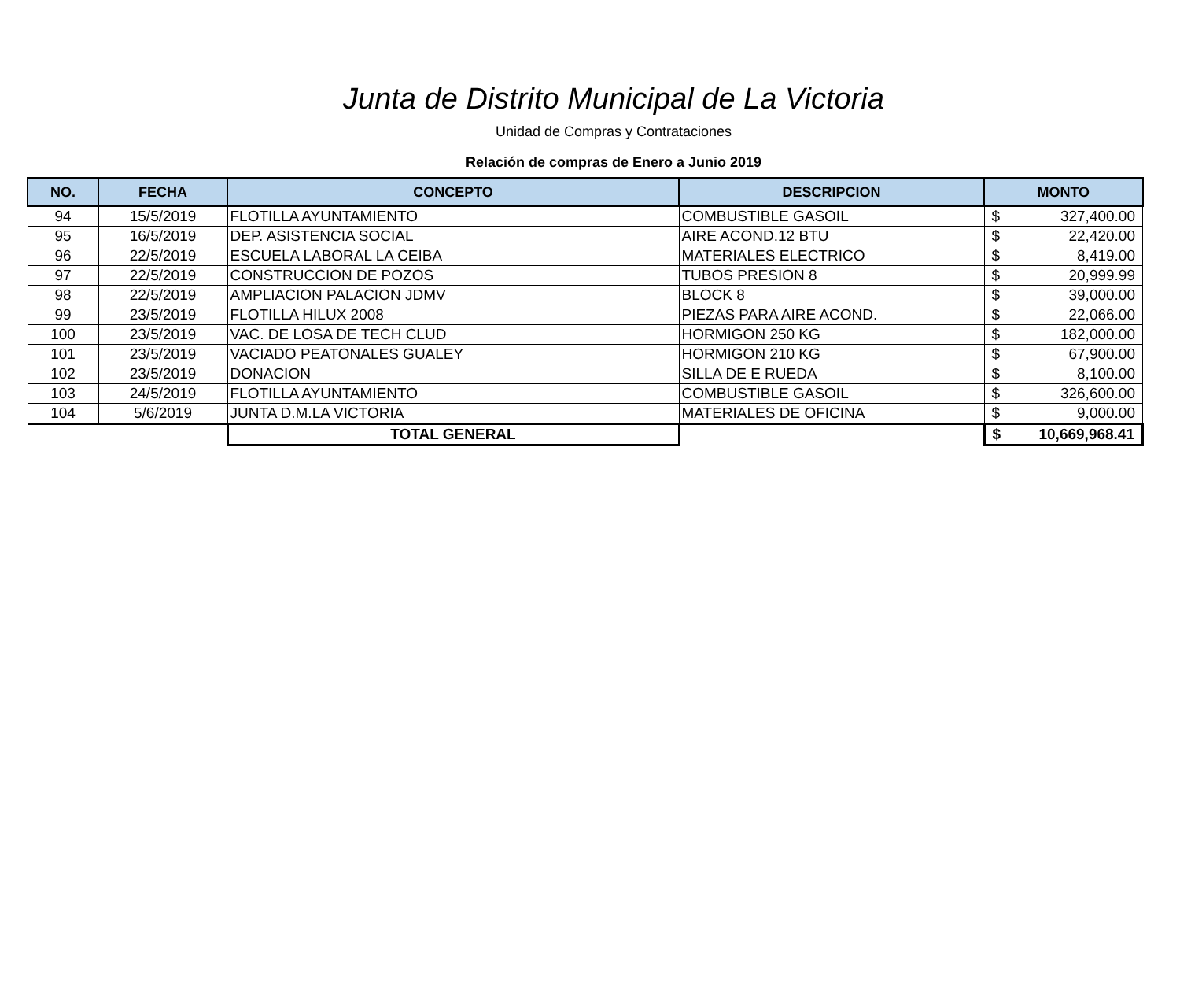Junta de Distrito Municipal de La Victoria
Unidad de Compras y Contrataciones
Relación de compras de Enero a Junio 2019
| NO. | FECHA | CONCEPTO | DESCRIPCION | MONTO |
| --- | --- | --- | --- | --- |
| 94 | 15/5/2019 | FLOTILLA AYUNTAMIENTO | COMBUSTIBLE GASOIL | $ 327,400.00 |
| 95 | 16/5/2019 | DEP. ASISTENCIA SOCIAL | AIRE ACOND.12 BTU | $ 22,420.00 |
| 96 | 22/5/2019 | ESCUELA LABORAL LA CEIBA | MATERIALES ELECTRICO | $ 8,419.00 |
| 97 | 22/5/2019 | CONSTRUCCION DE POZOS | TUBOS PRESION 8 | $ 20,999.99 |
| 98 | 22/5/2019 | AMPLIACION PALACION JDMV | BLOCK 8 | $ 39,000.00 |
| 99 | 23/5/2019 | FLOTILLA HILUX 2008 | PIEZAS PARA AIRE ACOND. | $ 22,066.00 |
| 100 | 23/5/2019 | VAC. DE LOSA DE TECH CLUD | HORMIGON 250 KG | $ 182,000.00 |
| 101 | 23/5/2019 | VACIADO PEATONALES GUALEY | HORMIGON 210 KG | $ 67,900.00 |
| 102 | 23/5/2019 | DONACION | SILLA DE E RUEDA | $ 8,100.00 |
| 103 | 24/5/2019 | FLOTILLA AYUNTAMIENTO | COMBUSTIBLE GASOIL | $ 326,600.00 |
| 104 | 5/6/2019 | JUNTA D.M.LA VICTORIA | MATERIALES DE OFICINA | $ 9,000.00 |
| | | TOTAL GENERAL | | $ 10,669,968.41 |